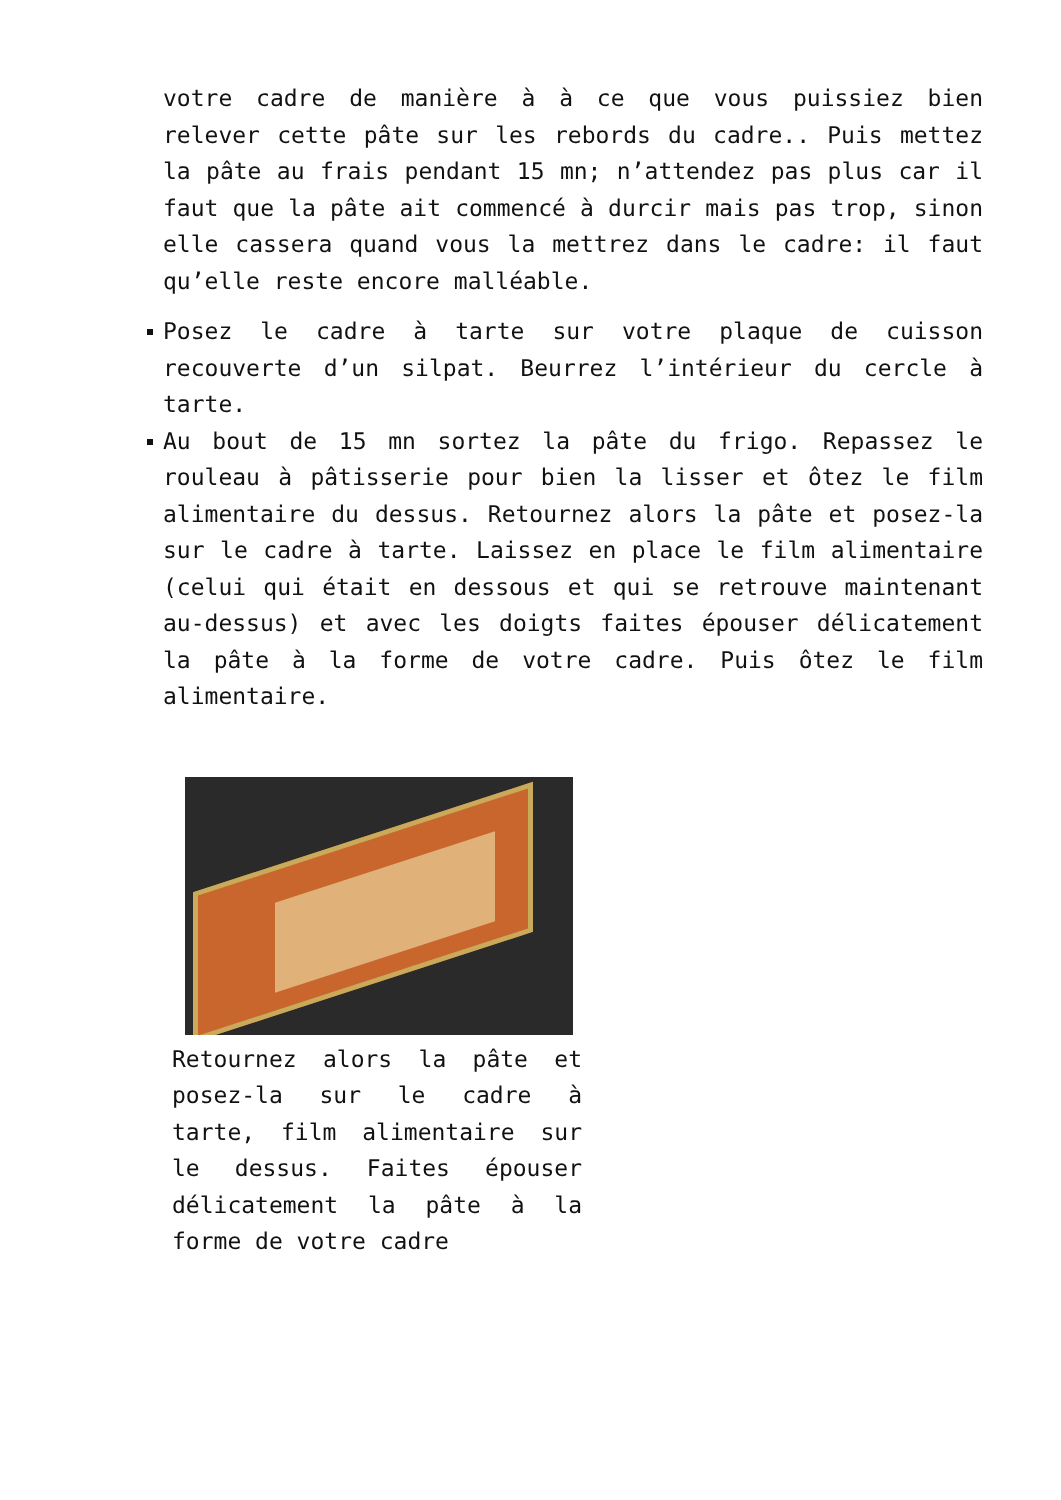votre cadre de manière à à ce que vous puissiez bien relever cette pâte sur les rebords du cadre.. Puis mettez la pâte au frais pendant 15 mn; n’attendez pas plus car il faut que la pâte ait commencé à durcir mais pas trop, sinon elle cassera quand vous la mettrez dans le cadre: il faut qu’elle reste encore malléable.
Posez le cadre à tarte sur votre plaque de cuisson recouverte d’un silpat. Beurrez l’intérieur du cercle à tarte.
Au bout de 15 mn sortez la pâte du frigo. Repassez le rouleau à pâtisserie pour bien la lisser et ôtez le film alimentaire du dessus. Retournez alors la pâte et posez-la sur le cadre à tarte. Laissez en place le film alimentaire (celui qui était en dessous et qui se retrouve maintenant au-dessus) et avec les doigts faites épouser délicatement la pâte à la forme de votre cadre. Puis ôtez le film alimentaire.
Retournez alors la pâte et posez-la sur le cadre à tarte, film alimentaire sur le dessus. Faites épouser délicatement la pâte à la forme de votre cadre